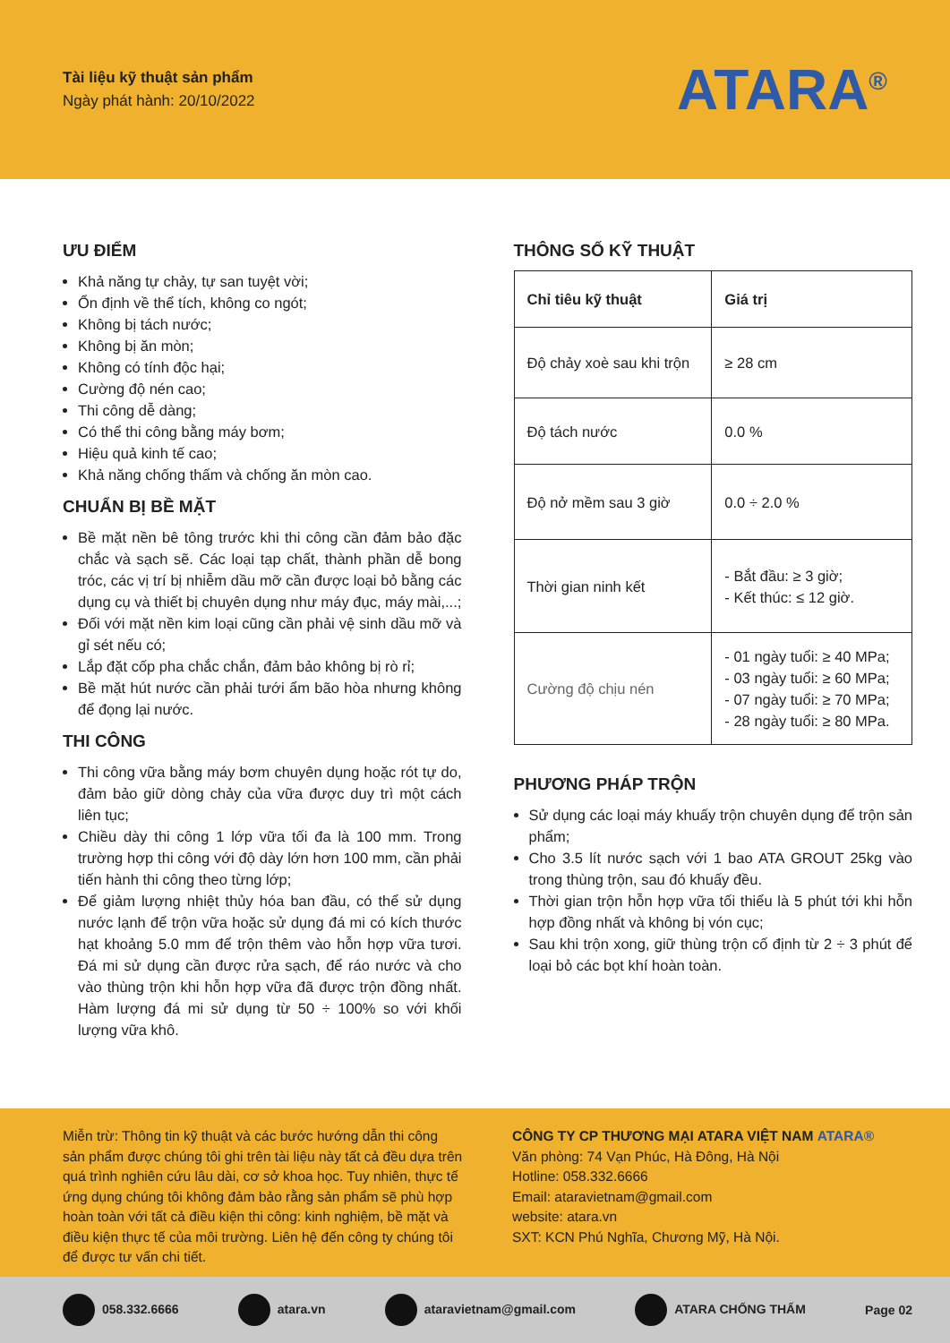Tài liệu kỹ thuật sản phẩm
Ngày phát hành: 20/10/2022
ATARA<sup>®</sup>
ƯU ĐIỂM
Khả năng tự chảy, tự san tuyệt vời;
Ổn định về thể tích, không co ngót;
Không bị tách nước;
Không bị ăn mòn;
Không có tính độc hại;
Cường độ nén cao;
Thi công dễ dàng;
Có thể thi công bằng máy bơm;
Hiệu quả kinh tế cao;
Khả năng chống thấm và chống ăn mòn cao.
CHUẨN BỊ BỀ MẶT
Bề mặt nền bê tông trước khi thi công cần đảm bảo đặc chắc và sạch sẽ. Các loại tạp chất, thành phần dễ bong tróc, các vị trí bị nhiễm dầu mỡ cần được loại bỏ bằng các dụng cụ và thiết bị chuyên dụng như máy đục, máy mài,...;
Đối với mặt nền kim loại cũng cần phải vệ sinh dầu mỡ và gỉ sét nếu có;
Lắp đặt cốp pha chắc chắn, đảm bảo không bị rò rỉ;
Bề mặt hút nước cần phải tưới ẩm bão hòa nhưng không để đọng lại nước.
THI CÔNG
Thi công vữa bằng máy bơm chuyên dụng hoặc rót tự do, đảm bảo giữ dòng chảy của vữa được duy trì một cách liên tục;
Chiều dày thi công 1 lớp vữa tối đa là 100 mm. Trong trường hợp thi công với độ dày lớn hơn 100 mm, cần phải tiến hành thi công theo từng lớp;
Để giảm lượng nhiệt thủy hóa ban đầu, có thể sử dụng nước lạnh để trộn vữa hoặc sử dụng đá mi có kích thước hạt khoảng 5.0 mm để trộn thêm vào hỗn hợp vữa tươi. Đá mi sử dụng cần được rửa sạch, để ráo nước và cho vào thùng trộn khi hỗn hợp vữa đã được trộn đồng nhất. Hàm lượng đá mi sử dụng từ 50 ÷ 100% so với khối lượng vữa khô.
THÔNG SỐ KỸ THUẬT
| Chỉ tiêu kỹ thuật | Giá trị |
| --- | --- |
| Độ chảy xoè sau khi trộn | ≥ 28 cm |
| Độ tách nước | 0.0 % |
| Độ nở mềm sau 3 giờ | 0.0 ÷ 2.0 % |
| Thời gian ninh kết | - Bắt đầu: ≥ 3 giờ; - Kết thúc: ≤ 12 giờ. |
| Cường độ chịu nén | - 01 ngày tuổi: ≥ 40 MPa; - 03 ngày tuổi: ≥ 60 MPa; - 07 ngày tuổi: ≥ 70 MPa; - 28 ngày tuổi: ≥ 80 MPa. |
PHƯƠNG PHÁP TRỘN
Sử dụng các loại máy khuấy trộn chuyên dụng để trộn sản phẩm;
Cho 3.5 lít nước sạch với 1 bao ATA GROUT 25kg vào trong thùng trộn, sau đó khuấy đều.
Thời gian trộn hỗn hợp vữa tối thiểu là 5 phút tới khi hỗn hợp đồng nhất và không bị vón cục;
Sau khi trộn xong, giữ thùng trộn cố định từ 2 ÷ 3 phút để loại bỏ các bọt khí hoàn toàn.
Miễn trừ: Thông tin kỹ thuật và các bước hướng dẫn thi công sản phẩm được chúng tôi ghi trên tài liệu này tất cả đều dựa trên quá trình nghiên cứu lâu dài, cơ sở khoa học. Tuy nhiên, thực tế ứng dụng chúng tôi không đảm bảo rằng sản phẩm sẽ phù hợp hoàn toàn với tất cả điều kiện thi công: kinh nghiệm, bề mặt và điều kiện thực tế của môi trường. Liên hệ đến công ty chúng tôi để được tư vấn chi tiết.
CÔNG TY CP THƯƠNG MẠI ATARA VIỆT NAM ATARA®
Văn phòng: 74 Vạn Phúc, Hà Đông, Hà Nội
Hotline: 058.332.6666
Email: ataravietnam@gmail.com
website: atara.vn
SXT: KCN Phú Nghĩa, Chương Mỹ, Hà Nội.
058.332.6666 atara.vn ataravietnam@gmail.com ATARA CHỐNG THẤM Page 02